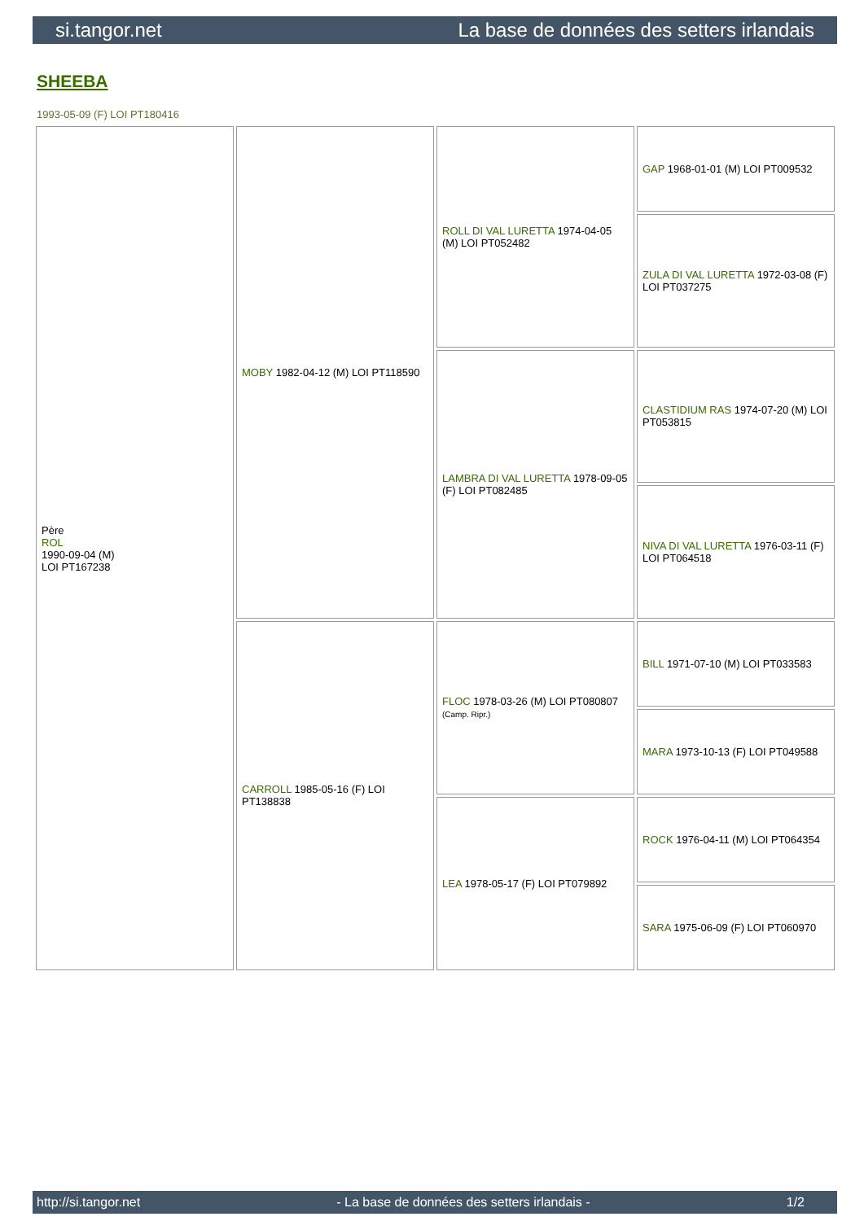si.tangor.net La base de données des setters irlandais
SHEEBA
1993-05-09 (F) LOI PT180416
| Père ROL 1990-09-04 (M) LOI PT167238 | MOBY 1982-04-12 (M) LOI PT118590 | ROLL DI VAL LURETTA 1974-04-05 (M) LOI PT052482 | GAP 1968-01-01 (M) LOI PT009532 |
| | | | ZULA DI VAL LURETTA 1972-03-08 (F) LOI PT037275 |
| | | LAMBRA DI VAL LURETTA 1978-09-05 (F) LOI PT082485 | CLASTIDIUM RAS 1974-07-20 (M) LOI PT053815 |
| | | | NIVA DI VAL LURETTA 1976-03-11 (F) LOI PT064518 |
| | CARROLL 1985-05-16 (F) LOI PT138838 | FLOC 1978-03-26 (M) LOI PT080807 (Camp. Ripr.) | BILL 1971-07-10 (M) LOI PT033583 |
| | | | MARA 1973-10-13 (F) LOI PT049588 |
| | | LEA 1978-05-17 (F) LOI PT079892 | ROCK 1976-04-11 (M) LOI PT064354 |
| | | | SARA 1975-06-09 (F) LOI PT060970 |
http://si.tangor.net - La base de données des setters irlandais - 1/2